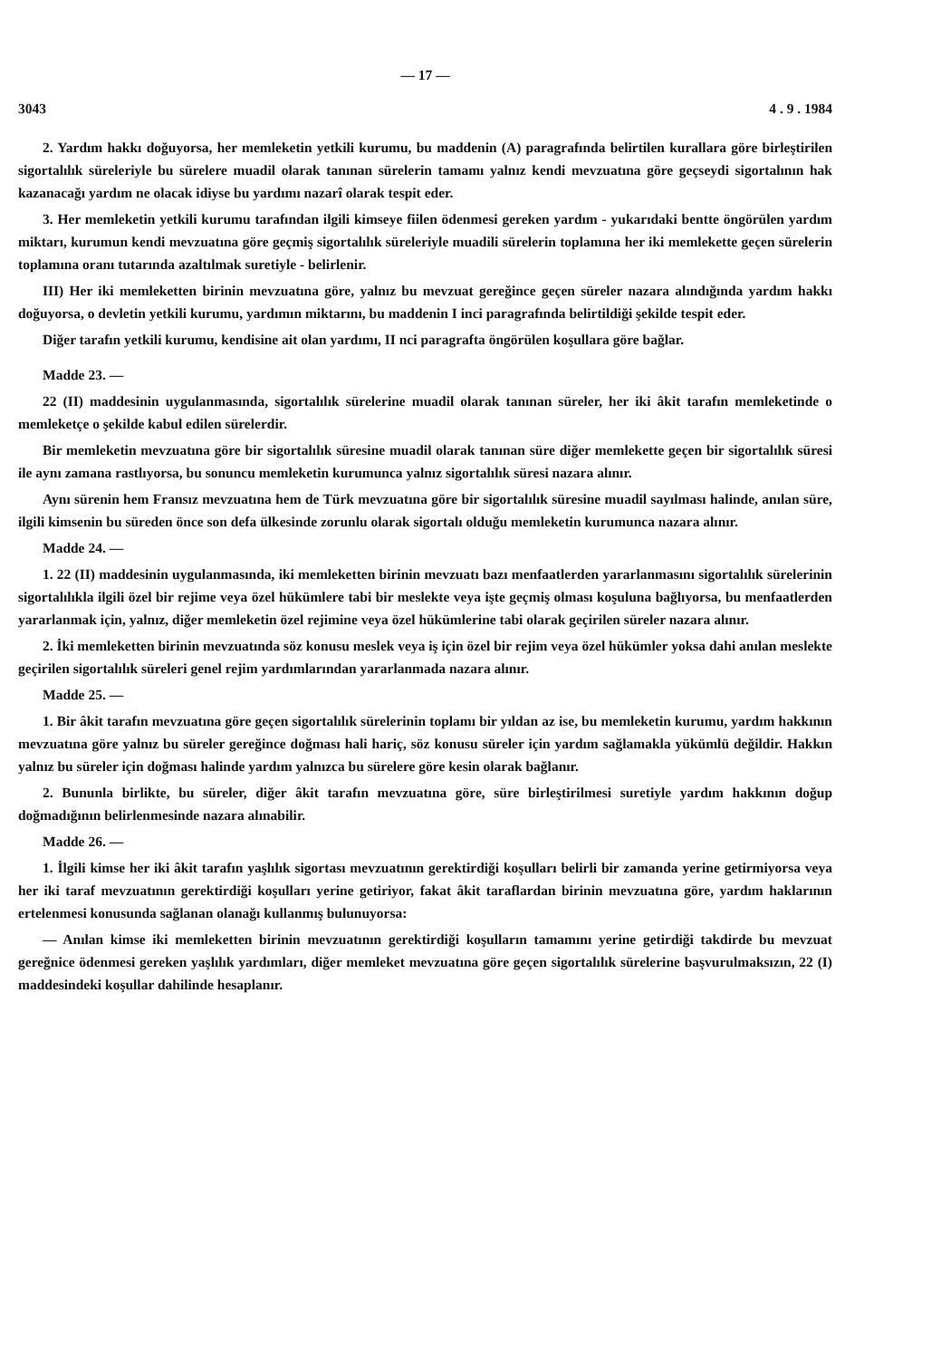— 17 —
3043 4 . 9 . 1984
2. Yardım hakkı doğuyorsa, her memleketin yetkili kurumu, bu maddenin (A) paragrafında belirtilen kurallara göre birleştirilen sigortalılık süreleriyle bu sürelere muadil olarak tanınan sürelerin tamamı yalnız kendi mevzuatına göre geçseydi sigortalının hak kazanacağı yardım ne olacak idiyse bu yardımı nazarî olarak tespit eder.
3. Her memleketin yetkili kurumu tarafından ilgili kimseye fiilen ödenmesi gereken yardım - yukarıdaki bentte öngörülen yardım miktarı, kurumun kendi mevzuatına göre geçmiş sigortalılık süreleriyle muadili sürelerin toplamına her iki memlekette geçen sürelerin toplamına oranı tutarında azaltılmak suretiyle - belirlenir.
III) Her iki memleketten birinin mevzuatına göre, yalnız bu mevzuat gereğince geçen süreler nazara alındığında yardım hakkı doğuyorsa, o devletin yetkili kurumu, yardımın miktarını, bu maddenin I inci paragrafında belirtildiği şekilde tespit eder.
Diğer tarafın yetkili kurumu, kendisine ait olan yardımı, II nci paragrafta öngörülen koşullara göre bağlar.
Madde 23. —
22 (II) maddesinin uygulanmasında, sigortalılık sürelerine muadil olarak tanınan süreler, her iki âkit tarafın memleketinde o memleketçe o şekilde kabul edilen sürelerdir.
Bir memleketin mevzuatına göre bir sigortalılık süresine muadil olarak tanınan süre diğer memlekette geçen bir sigortalılık süresi ile aynı zamana rastlıyorsa, bu sonuncu memleketin kurumunca yalnız sigortalılık süresi nazara alınır.
Aynı sürenin hem Fransız mevzuatına hem de Türk mevzuatına göre bir sigortalılık süresine muadil sayılması halinde, anılan süre, ilgili kimsenin bu süreden önce son defa ülkesinde zorunlu olarak sigortalı olduğu memleketin kurumunca nazara alınır.
Madde 24. —
1. 22 (II) maddesinin uygulanmasında, iki memleketten birinin mevzuatı bazı menfaatlerden yararlanmasını sigortalılık sürelerinin sigortalılıkla ilgili özel bir rejime veya özel hükümlere tabi bir meslekte veya işte geçmiş olması koşuluna bağlıyorsa, bu menfaatlerden yararlanmak için, yalnız, diğer memleketin özel rejimine veya özel hükümlerine tabi olarak geçirilen süreler nazara alınır.
2. İki memleketten birinin mevzuatında söz konusu meslek veya iş için özel bir rejim veya özel hükümler yoksa dahi anılan meslekte geçirilen sigortalılık süreleri genel rejim yardımlarından yararlanmada nazara alınır.
Madde 25. —
1. Bir âkit tarafın mevzuatına göre geçen sigortalılık sürelerinin toplamı bir yıldan az ise, bu memleketin kurumu, yardım hakkının mevzuatına göre yalnız bu süreler gereğince doğması hali hariç, söz konusu süreler için yardım sağlamakla yükümlü değildir. Hakkın yalnız bu süreler için doğması halinde yardım yalnızca bu sürelere göre kesin olarak bağlanır.
2. Bununla birlikte, bu süreler, diğer âkit tarafın mevzuatına göre, süre birleştirilmesi suretiyle yardım hakkının doğup doğmadığının belirlenmesinde nazara alınabilir.
Madde 26. —
1. İlgili kimse her iki âkit tarafın yaşlılık sigortası mevzuatının gerektirdiği koşulları belirli bir zamanda yerine getirmiyorsa veya her iki taraf mevzuatının gerektirdiği koşulları yerine getiriyor, fakat âkit taraflardan birinin mevzuatına göre, yardım haklarının ertelenmesi konusunda sağlanan olanağı kullanmış bulunuyorsa:
— Anılan kimse iki memleketten birinin mevzuatının gerektirdiği koşulların tamamını yerine getirdiği takdirde bu mevzuat gereğnice ödenmesi gereken yaşlılık yardımları, diğer memleket mevzuatına göre geçen sigortalılık sürelerine başvurulmaksızın, 22 (I) maddesindeki koşullar dahilinde hesaplanır.